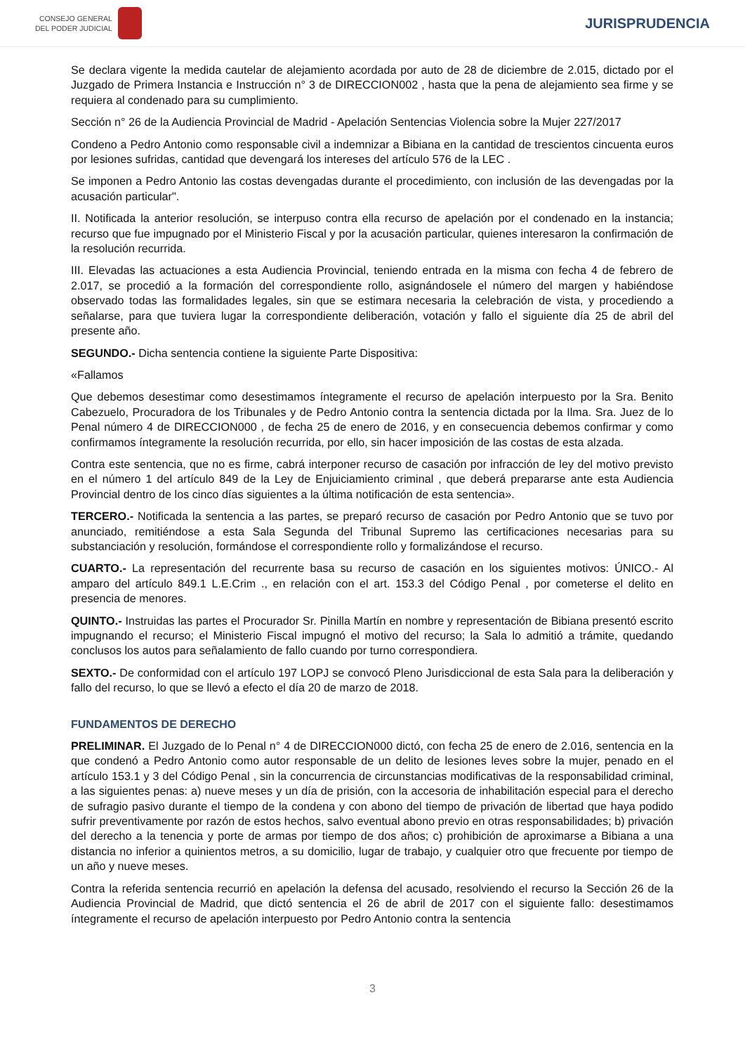CONSEJO GENERAL
DEL PODER JUDICIAL
JURISPRUDENCIA
Se declara vigente la medida cautelar de alejamiento acordada por auto de 28 de diciembre de 2.015, dictado por el Juzgado de Primera Instancia e Instrucción n° 3 de DIRECCION002 , hasta que la pena de alejamiento sea firme y se requiera al condenado para su cumplimiento.
Sección n° 26 de la Audiencia Provincial de Madrid - Apelación Sentencias Violencia sobre la Mujer 227/2017
Condeno a Pedro Antonio como responsable civil a indemnizar a Bibiana en la cantidad de trescientos cincuenta euros por lesiones sufridas, cantidad que devengará los intereses del artículo 576 de la LEC .
Se imponen a Pedro Antonio las costas devengadas durante el procedimiento, con inclusión de las devengadas por la acusación particular".
II. Notificada la anterior resolución, se interpuso contra ella recurso de apelación por el condenado en la instancia; recurso que fue impugnado por el Ministerio Fiscal y por la acusación particular, quienes interesaron la confirmación de la resolución recurrida.
III. Elevadas las actuaciones a esta Audiencia Provincial, teniendo entrada en la misma con fecha 4 de febrero de 2.017, se procedió a la formación del correspondiente rollo, asignándosele el número del margen y habiéndose observado todas las formalidades legales, sin que se estimara necesaria la celebración de vista, y procediendo a señalarse, para que tuviera lugar la correspondiente deliberación, votación y fallo el siguiente día 25 de abril del presente año.
SEGUNDO.- Dicha sentencia contiene la siguiente Parte Dispositiva:
«Fallamos
Que debemos desestimar como desestimamos íntegramente el recurso de apelación interpuesto por la Sra. Benito Cabezuelo, Procuradora de los Tribunales y de Pedro Antonio contra la sentencia dictada por la Ilma. Sra. Juez de lo Penal número 4 de DIRECCION000 , de fecha 25 de enero de 2016, y en consecuencia debemos confirmar y como confirmamos íntegramente la resolución recurrida, por ello, sin hacer imposición de las costas de esta alzada.
Contra este sentencia, que no es firme, cabrá interponer recurso de casación por infracción de ley del motivo previsto en el número 1 del artículo 849 de la Ley de Enjuiciamiento criminal , que deberá prepararse ante esta Audiencia Provincial dentro de los cinco días siguientes a la última notificación de esta sentencia».
TERCERO.- Notificada la sentencia a las partes, se preparó recurso de casación por Pedro Antonio que se tuvo por anunciado, remitiéndose a esta Sala Segunda del Tribunal Supremo las certificaciones necesarias para su substanciación y resolución, formándose el correspondiente rollo y formalizándose el recurso.
CUARTO.- La representación del recurrente basa su recurso de casación en los siguientes motivos: ÚNICO.- Al amparo del artículo 849.1 L.E.Crim ., en relación con el art. 153.3 del Código Penal , por cometerse el delito en presencia de menores.
QUINTO.- Instruidas las partes el Procurador Sr. Pinilla Martín en nombre y representación de Bibiana presentó escrito impugnando el recurso; el Ministerio Fiscal impugnó el motivo del recurso; la Sala lo admitió a trámite, quedando conclusos los autos para señalamiento de fallo cuando por turno correspondiera.
SEXTO.- De conformidad con el artículo 197 LOPJ se convocó Pleno Jurisdiccional de esta Sala para la deliberación y fallo del recurso, lo que se llevó a efecto el día 20 de marzo de 2018.
FUNDAMENTOS DE DERECHO
PRELIMINAR. El Juzgado de lo Penal n° 4 de DIRECCION000 dictó, con fecha 25 de enero de 2.016, sentencia en la que condenó a Pedro Antonio como autor responsable de un delito de lesiones leves sobre la mujer, penado en el artículo 153.1 y 3 del Código Penal , sin la concurrencia de circunstancias modificativas de la responsabilidad criminal, a las siguientes penas: a) nueve meses y un día de prisión, con la accesoria de inhabilitación especial para el derecho de sufragio pasivo durante el tiempo de la condena y con abono del tiempo de privación de libertad que haya podido sufrir preventivamente por razón de estos hechos, salvo eventual abono previo en otras responsabilidades; b) privación del derecho a la tenencia y porte de armas por tiempo de dos años; c) prohibición de aproximarse a Bibiana a una distancia no inferior a quinientos metros, a su domicilio, lugar de trabajo, y cualquier otro que frecuente por tiempo de un año y nueve meses.
Contra la referida sentencia recurrió en apelación la defensa del acusado, resolviendo el recurso la Sección 26 de la Audiencia Provincial de Madrid, que dictó sentencia el 26 de abril de 2017 con el siguiente fallo: desestimamos íntegramente el recurso de apelación interpuesto por Pedro Antonio contra la sentencia
3